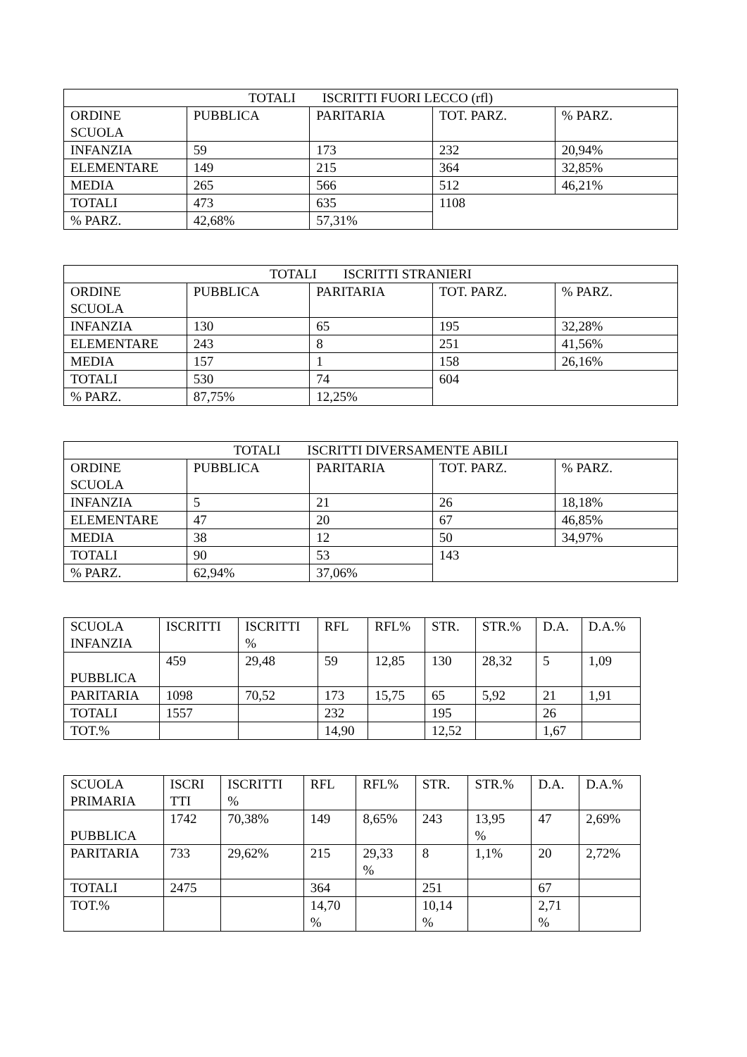| TOTALI ISCRITTI FUORI LECCO (rfl) | | | | |
| --- | --- | --- | --- | --- |
| ORDINE SCUOLA | PUBBLICA | PARITARIA | TOT. PARZ. | % PARZ. |
| INFANZIA | 59 | 173 | 232 | 20,94% |
| ELEMENTARE | 149 | 215 | 364 | 32,85% |
| MEDIA | 265 | 566 | 512 | 46,21% |
| TOTALI | 473 | 635 | 1108 | |
| % PARZ. | 42,68% | 57,31% | | |
| TOTALI ISCRITTI STRANIERI | | | | |
| --- | --- | --- | --- | --- |
| ORDINE SCUOLA | PUBBLICA | PARITARIA | TOT. PARZ. | % PARZ. |
| INFANZIA | 130 | 65 | 195 | 32,28% |
| ELEMENTARE | 243 | 8 | 251 | 41,56% |
| MEDIA | 157 | 1 | 158 | 26,16% |
| TOTALI | 530 | 74 | 604 | |
| % PARZ. | 87,75% | 12,25% | | |
| TOTALI ISCRITTI DIVERSAMENTE ABILI | | | | |
| --- | --- | --- | --- | --- |
| ORDINE SCUOLA | PUBBLICA | PARITARIA | TOT. PARZ. | % PARZ. |
| INFANZIA | 5 | 21 | 26 | 18,18% |
| ELEMENTARE | 47 | 20 | 67 | 46,85% |
| MEDIA | 38 | 12 | 50 | 34,97% |
| TOTALI | 90 | 53 | 143 | |
| % PARZ. | 62,94% | 37,06% | | |
| SCUOLA INFANZIA | ISCRITTI | ISCRITTI % | RFL | RFL% | STR. | STR.% | D.A. | D.A.% |
| --- | --- | --- | --- | --- | --- | --- | --- | --- |
| PUBBLICA | 459 | 29,48 | 59 | 12,85 | 130 | 28,32 | 5 | 1,09 |
| PARITARIA | 1098 | 70,52 | 173 | 15,75 | 65 | 5,92 | 21 | 1,91 |
| TOTALI | 1557 | | 232 | | 195 | | 26 | |
| TOT.% | | | 14,90 | | 12,52 | | 1,67 | |
| SCUOLA PRIMARIA | ISCRI TTI | ISCRITTI % | RFL | RFL% | STR. | STR.% | D.A. | D.A.% |
| --- | --- | --- | --- | --- | --- | --- | --- | --- |
| PUBBLICA | 1742 | 70,38% | 149 | 8,65% | 243 | 13,95 % | 47 | 2,69% |
| PARITARIA | 733 | 29,62% | 215 | 29,33 % | 8 | 1,1% | 20 | 2,72% |
| TOTALI | 2475 | | 364 | | 251 | | 67 | |
| TOT.% | | | 14,70 % | | 10,14 % | | 2,71 % | |